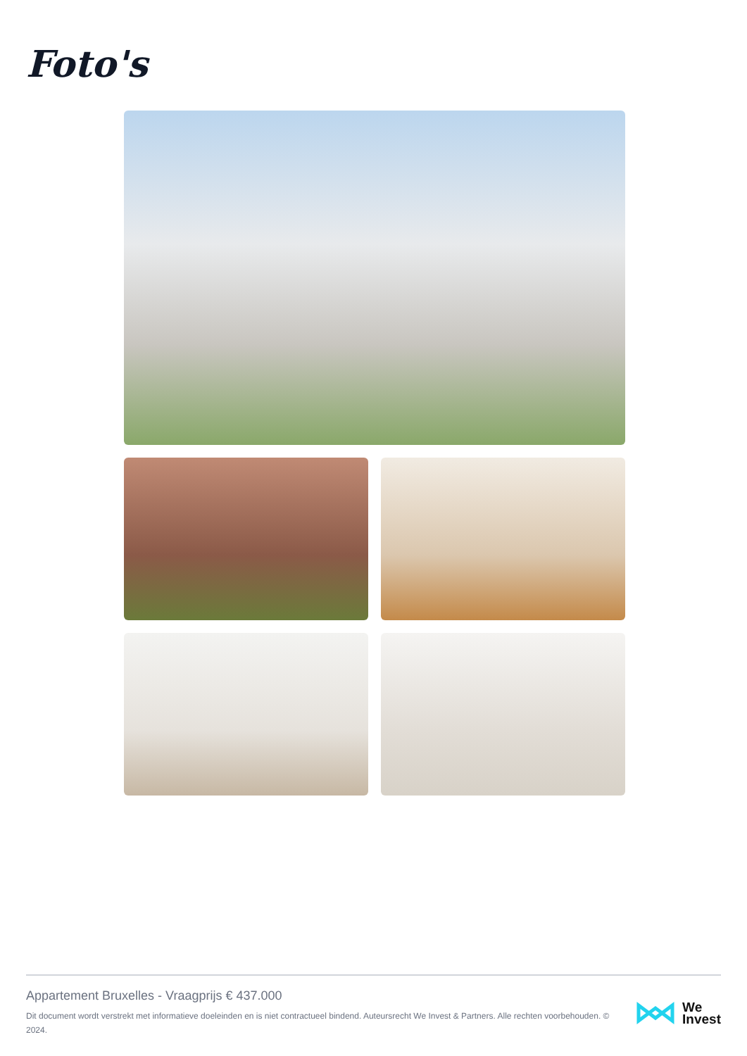Foto's
Appartement Bruxelles - Vraagprijs € 437.000
Dit document wordt verstrekt met informatieve doeleinden en is niet contractueel bindend. Auteursrecht We Invest & Partners. Alle rechten voorbehouden. © 2024.
We
Invest